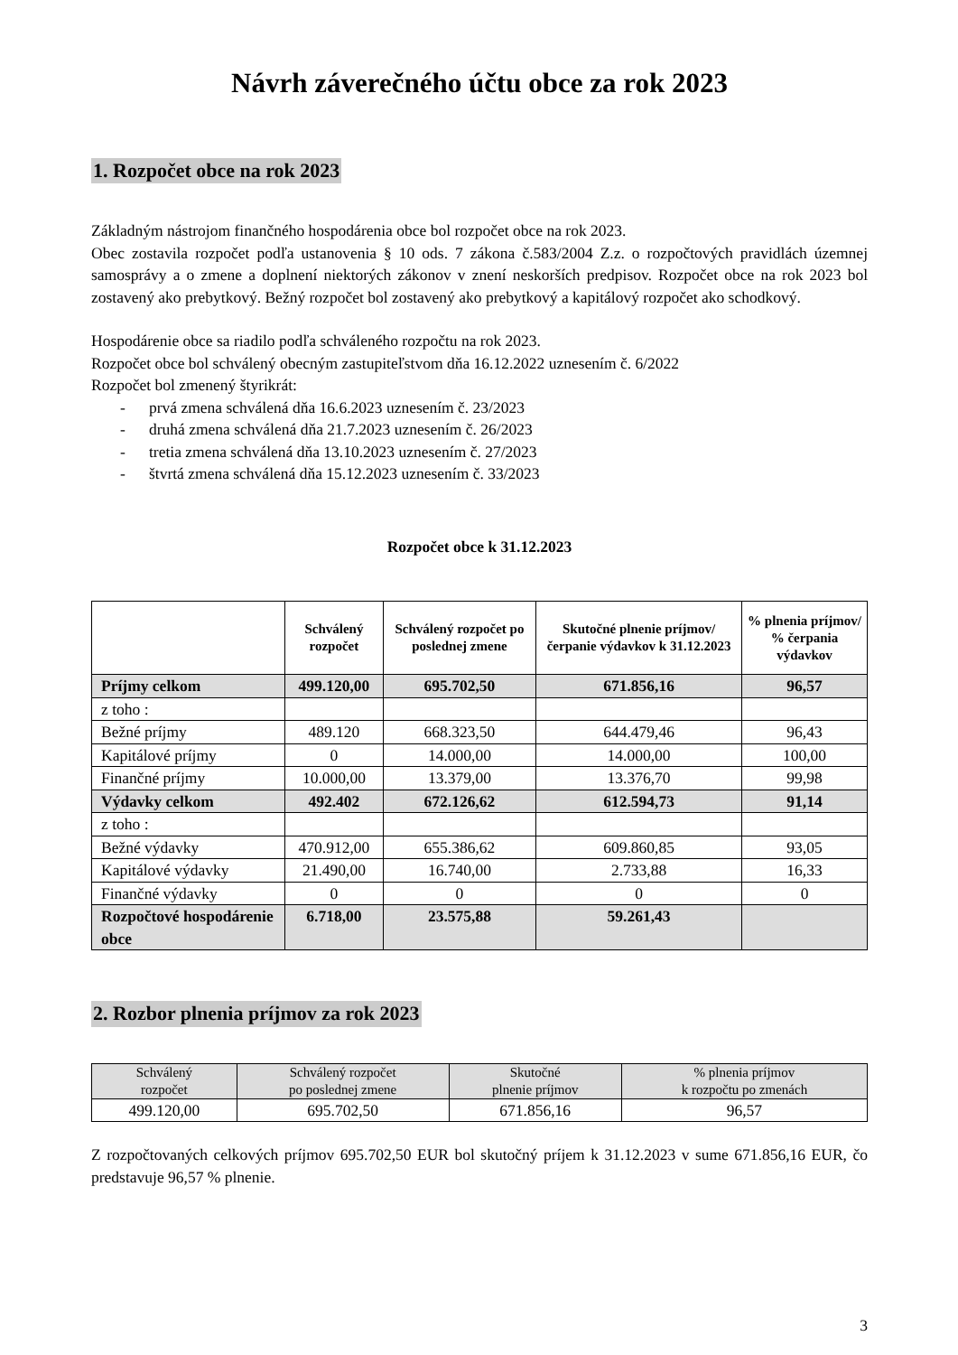Návrh záverečného účtu obce za rok 2023
1. Rozpočet obce na rok 2023
Základným nástrojom finančného hospodárenia obce bol rozpočet obce na rok 2023.
Obec zostavila rozpočet podľa ustanovenia § 10 ods. 7 zákona č.583/2004 Z.z. o rozpočtových pravidlách územnej samosprávy a o zmene a doplnení niektorých zákonov v znení neskorších predpisov. Rozpočet obce na rok 2023 bol zostavený ako prebytkový. Bežný rozpočet bol zostavený ako prebytkový a kapitálový rozpočet ako schodkový.
Hospodárenie obce sa riadilo podľa schváleného rozpočtu na rok 2023.
Rozpočet obce bol schválený obecným zastupiteľstvom dňa 16.12.2022 uznesením č. 6/2022
Rozpočet bol zmenený štyrikrát:
- prvá zmena schválená dňa 16.6.2023 uznesením č. 23/2023
- druhá zmena schválená dňa 21.7.2023 uznesením č. 26/2023
- tretia zmena schválená dňa 13.10.2023 uznesením č. 27/2023
- štvrtá zmena schválená dňa 15.12.2023 uznesením č. 33/2023
Rozpočet obce k 31.12.2023
| | Schválený rozpočet | Schválený rozpočet po poslednej zmene | Skutočné plnenie príjmov/ čerpanie výdavkov k 31.12.2023 | % plnenia príjmov/ % čerpania výdavkov |
| --- | --- | --- | --- | --- |
| Príjmy celkom | 499.120,00 | 695.702,50 | 671.856,16 | 96,57 |
| z toho : | | | | |
| Bežné príjmy | 489.120 | 668.323,50 | 644.479,46 | 96,43 |
| Kapitálové príjmy | 0 | 14.000,00 | 14.000,00 | 100,00 |
| Finančné príjmy | 10.000,00 | 13.379,00 | 13.376,70 | 99,98 |
| Výdavky celkom | 492.402 | 672.126,62 | 612.594,73 | 91,14 |
| z toho : | | | | |
| Bežné výdavky | 470.912,00 | 655.386,62 | 609.860,85 | 93,05 |
| Kapitálové výdavky | 21.490,00 | 16.740,00 | 2.733,88 | 16,33 |
| Finančné výdavky | 0 | 0 | 0 | 0 |
| Rozpočtové hospodárenie obce | 6.718,00 | 23.575,88 | 59.261,43 | |
2. Rozbor plnenia príjmov za rok 2023
| Schválený rozpočet | Schválený rozpočet po poslednej zmene | Skutočné plnenie príjmov | % plnenia príjmov k rozpočtu po zmenách |
| --- | --- | --- | --- |
| 499.120,00 | 695.702,50 | 671.856,16 | 96,57 |
Z rozpočtovaných celkových príjmov 695.702,50 EUR bol skutočný príjem k 31.12.2023 v sume 671.856,16 EUR, čo predstavuje 96,57 % plnenie.
3